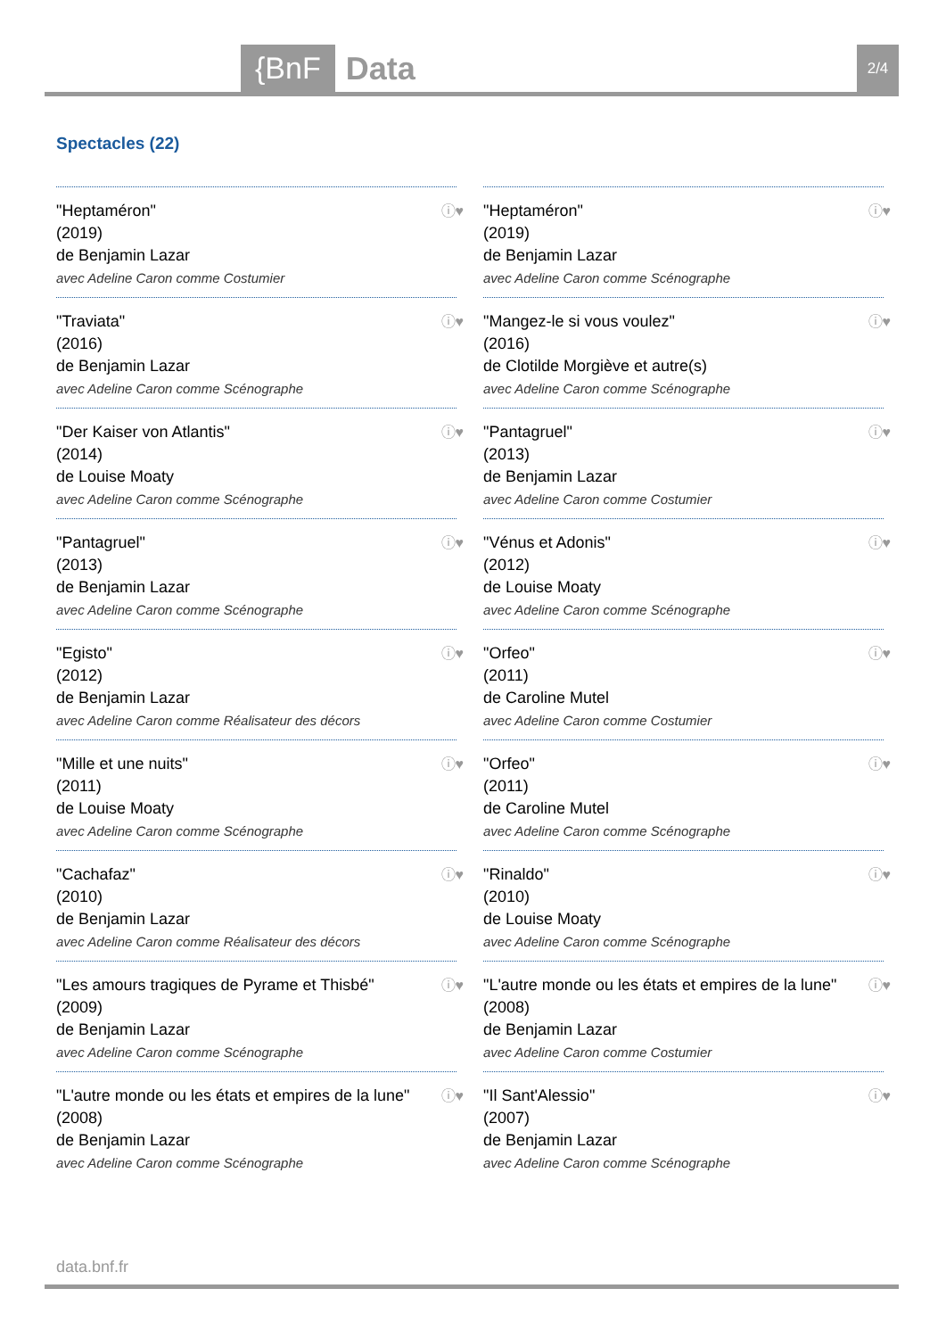{BnF Data 2/4
Spectacles (22)
"Heptaméron"
(2019)
de Benjamin Lazar
avec Adeline Caron comme Costumier
ⓘ♥
"Heptaméron"
(2019)
de Benjamin Lazar
avec Adeline Caron comme Scénographe
ⓘ♥
"Traviata"
(2016)
de Benjamin Lazar
avec Adeline Caron comme Scénographe
ⓘ♥
"Mangez-le si vous voulez"
(2016)
de Clotilde Morgiève et autre(s)
avec Adeline Caron comme Scénographe
ⓘ♥
"Der Kaiser von Atlantis"
(2014)
de Louise Moaty
avec Adeline Caron comme Scénographe
ⓘ♥
"Pantagruel"
(2013)
de Benjamin Lazar
avec Adeline Caron comme Costumier
ⓘ♥
"Pantagruel"
(2013)
de Benjamin Lazar
avec Adeline Caron comme Scénographe
ⓘ♥
"Vénus et Adonis"
(2012)
de Louise Moaty
avec Adeline Caron comme Scénographe
ⓘ♥
"Egisto"
(2012)
de Benjamin Lazar
avec Adeline Caron comme Réalisateur des décors
ⓘ♥
"Orfeo"
(2011)
de Caroline Mutel
avec Adeline Caron comme Costumier
ⓘ♥
"Mille et une nuits"
(2011)
de Louise Moaty
avec Adeline Caron comme Scénographe
ⓘ♥
"Orfeo"
(2011)
de Caroline Mutel
avec Adeline Caron comme Scénographe
ⓘ♥
"Cachafaz"
(2010)
de Benjamin Lazar
avec Adeline Caron comme Réalisateur des décors
ⓘ♥
"Rinaldo"
(2010)
de Louise Moaty
avec Adeline Caron comme Scénographe
ⓘ♥
"Les amours tragiques de Pyrame et Thisbé"
(2009)
de Benjamin Lazar
avec Adeline Caron comme Scénographe
ⓘ♥
"L'autre monde ou les états et empires de la lune"
(2008)
de Benjamin Lazar
avec Adeline Caron comme Costumier
ⓘ♥
"L'autre monde ou les états et empires de la lune"
(2008)
de Benjamin Lazar
avec Adeline Caron comme Scénographe
ⓘ♥
"Il Sant'Alessio"
(2007)
de Benjamin Lazar
avec Adeline Caron comme Scénographe
ⓘ♥
data.bnf.fr